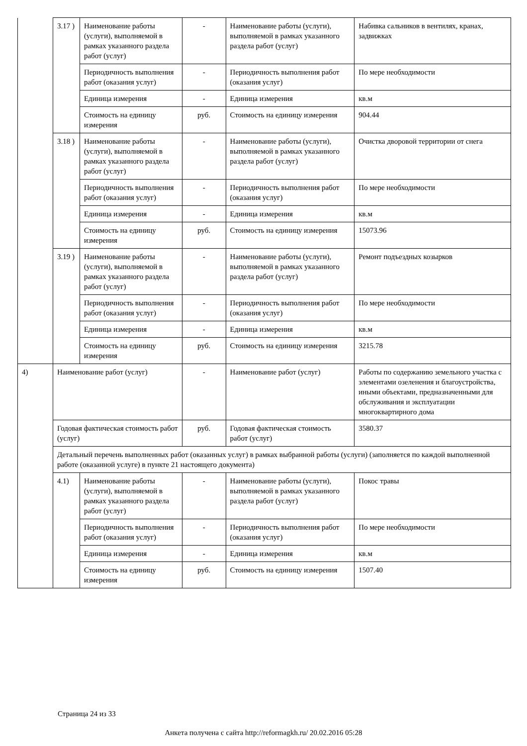| | 3.17 ) | Наименование работы (услуги), выполняемой в рамках указанного раздела работ (услуг) | - | Наименование работы (услуги), выполняемой в рамках указанного раздела работ (услуг) | Набивка сальников в вентилях, кранах, задвижках |
| | | Периодичность выполнения работ (оказания услуг) | - | Периодичность выполнения работ (оказания услуг) | По мере необходимости |
| | | Единица измерения | - | Единица измерения | кв.м |
| | | Стоимость на единицу измерения | руб. | Стоимость на единицу измерения | 904.44 |
| | 3.18 ) | Наименование работы (услуги), выполняемой в рамках указанного раздела работ (услуг) | - | Наименование работы (услуги), выполняемой в рамках указанного раздела работ (услуг) | Очистка дворовой территории от снега |
| | | Периодичность выполнения работ (оказания услуг) | - | Периодичность выполнения работ (оказания услуг) | По мере необходимости |
| | | Единица измерения | - | Единица измерения | кв.м |
| | | Стоимость на единицу измерения | руб. | Стоимость на единицу измерения | 15073.96 |
| | 3.19 ) | Наименование работы (услуги), выполняемой в рамках указанного раздела работ (услуг) | - | Наименование работы (услуги), выполняемой в рамках указанного раздела работ (услуг) | Ремонт подъездных козырков |
| | | Периодичность выполнения работ (оказания услуг) | - | Периодичность выполнения работ (оказания услуг) | По мере необходимости |
| | | Единица измерения | - | Единица измерения | кв.м |
| | | Стоимость на единицу измерения | руб. | Стоимость на единицу измерения | 3215.78 |
| 4) | Наименование работ (услуг) | | - | Наименование работ (услуг) | Работы по содержанию земельного участка с элементами озеленения и благоустройства, иными объектами, предназначенными для обслуживания и эксплуатации многоквартирного дома |
| | Годовая фактическая стоимость работ (услуг) | | руб. | Годовая фактическая стоимость работ (услуг) | 3580.37 |
| | Детальный перечень выполненных работ (оказанных услуг) в рамках выбранной работы (услуги) (заполняется по каждой выполненной работе (оказанной услуге) в пункте 21 настоящего документа) | | | | |
| | 4.1) | Наименование работы (услуги), выполняемой в рамках указанного раздела работ (услуг) | - | Наименование работы (услуги), выполняемой в рамках указанного раздела работ (услуг) | Покос травы |
| | | Периодичность выполнения работ (оказания услуг) | - | Периодичность выполнения работ (оказания услуг) | По мере необходимости |
| | | Единица измерения | - | Единица измерения | кв.м |
| | | Стоимость на единицу измерения | руб. | Стоимость на единицу измерения | 1507.40 |
Страница 24 из 33
Анкета получена с сайта http://reformagkh.ru/ 20.02.2016 05:28